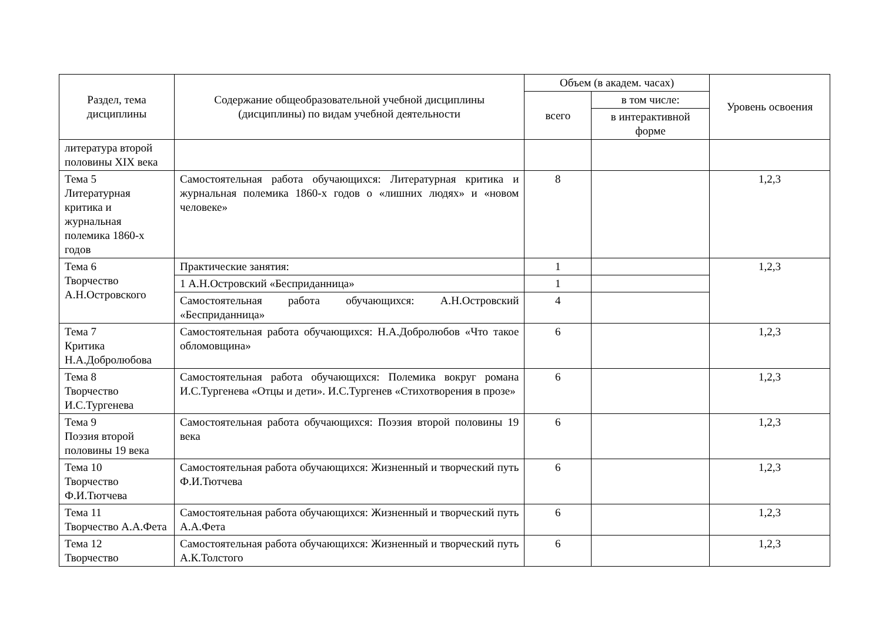| Раздел, тема дисциплины | Содержание общеобразовательной учебной дисциплины (дисциплины) по видам учебной деятельности | Объем (в академ. часах) | | Уровень освоения |
| --- | --- | --- | --- | --- |
| | | всего | в том числе: | |
| | | | в интерактивной форме | |
| литература второй половины XIX века | | | | |
| Тема 5 Литературная критика и журнальная полемика 1860-х годов | Самостоятельная работа обучающихся: Литературная критика и журнальная полемика 1860-х годов о «лишних людях» и «новом человеке» | 8 | | 1,2,3 |
| Тема 6 Творчество А.Н.Островского | Практические занятия: | 1 | | 1,2,3 |
| | 1 А.Н.Островский «Бесприданница» | 1 | | |
| | Самостоятельная работа обучающихся: А.Н.Островский «Бесприданница» | 4 | | |
| Тема 7 Критика Н.А.Добролюбова | Самостоятельная работа обучающихся: Н.А.Добролюбов «Что такое обломовщина» | 6 | | 1,2,3 |
| Тема 8 Творчество И.С.Тургенева | Самостоятельная работа обучающихся: Полемика вокруг романа И.С.Тургенева «Отцы и дети». И.С.Тургенев «Стихотворения в прозе» | 6 | | 1,2,3 |
| Тема 9 Поэзия второй половины 19 века | Самостоятельная работа обучающихся: Поэзия второй половины 19 века | 6 | | 1,2,3 |
| Тема 10 Творчество Ф.И.Тютчева | Самостоятельная работа обучающихся: Жизненный и творческий путь Ф.И.Тютчева | 6 | | 1,2,3 |
| Тема 11 Творчество А.А.Фета | Самостоятельная работа обучающихся: Жизненный и творческий путь А.А.Фета | 6 | | 1,2,3 |
| Тема 12 Творчество | Самостоятельная работа обучающихся: Жизненный и творческий путь А.К.Толстого | 6 | | 1,2,3 |